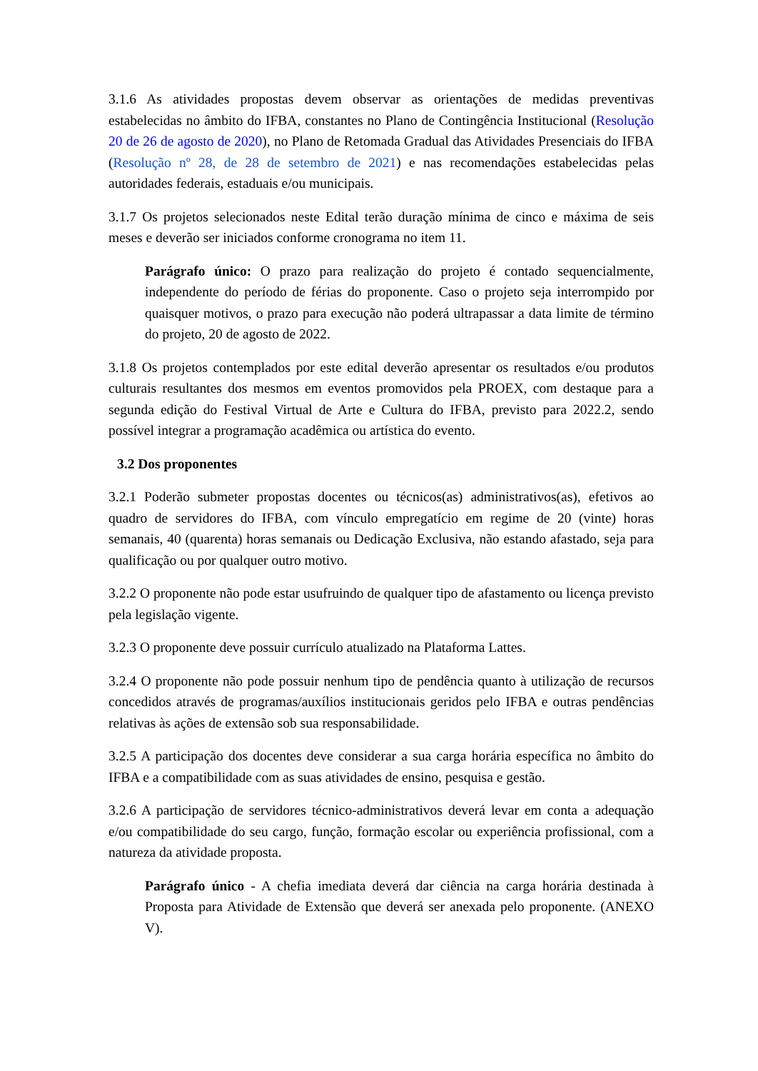3.1.6 As atividades propostas devem observar as orientações de medidas preventivas estabelecidas no âmbito do IFBA, constantes no Plano de Contingência Institucional (Resolução 20 de 26 de agosto de 2020), no Plano de Retomada Gradual das Atividades Presenciais do IFBA (Resolução nº 28, de 28 de setembro de 2021) e nas recomendações estabelecidas pelas autoridades federais, estaduais e/ou municipais.
3.1.7 Os projetos selecionados neste Edital terão duração mínima de cinco e máxima de seis meses e deverão ser iniciados conforme cronograma no item 11.
Parágrafo único: O prazo para realização do projeto é contado sequencialmente, independente do período de férias do proponente. Caso o projeto seja interrompido por quaisquer motivos, o prazo para execução não poderá ultrapassar a data limite de término do projeto, 20 de agosto de 2022.
3.1.8 Os projetos contemplados por este edital deverão apresentar os resultados e/ou produtos culturais resultantes dos mesmos em eventos promovidos pela PROEX, com destaque para a segunda edição do Festival Virtual de Arte e Cultura do IFBA, previsto para 2022.2, sendo possível integrar a programação acadêmica ou artística do evento.
3.2 Dos proponentes
3.2.1 Poderão submeter propostas docentes ou técnicos(as) administrativos(as), efetivos ao quadro de servidores do IFBA, com vínculo empregatício em regime de 20 (vinte) horas semanais, 40 (quarenta) horas semanais ou Dedicação Exclusiva, não estando afastado, seja para qualificação ou por qualquer outro motivo.
3.2.2 O proponente não pode estar usufruindo de qualquer tipo de afastamento ou licença previsto pela legislação vigente.
3.2.3 O proponente deve possuir currículo atualizado na Plataforma Lattes.
3.2.4 O proponente não pode possuir nenhum tipo de pendência quanto à utilização de recursos concedidos através de programas/auxílios institucionais geridos pelo IFBA e outras pendências relativas às ações de extensão sob sua responsabilidade.
3.2.5 A participação dos docentes deve considerar a sua carga horária específica no âmbito do IFBA e a compatibilidade com as suas atividades de ensino, pesquisa e gestão.
3.2.6 A participação de servidores técnico-administrativos deverá levar em conta a adequação e/ou compatibilidade do seu cargo, função, formação escolar ou experiência profissional, com a natureza da atividade proposta.
Parágrafo único - A chefia imediata deverá dar ciência na carga horária destinada à Proposta para Atividade de Extensão que deverá ser anexada pelo proponente. (ANEXO V).